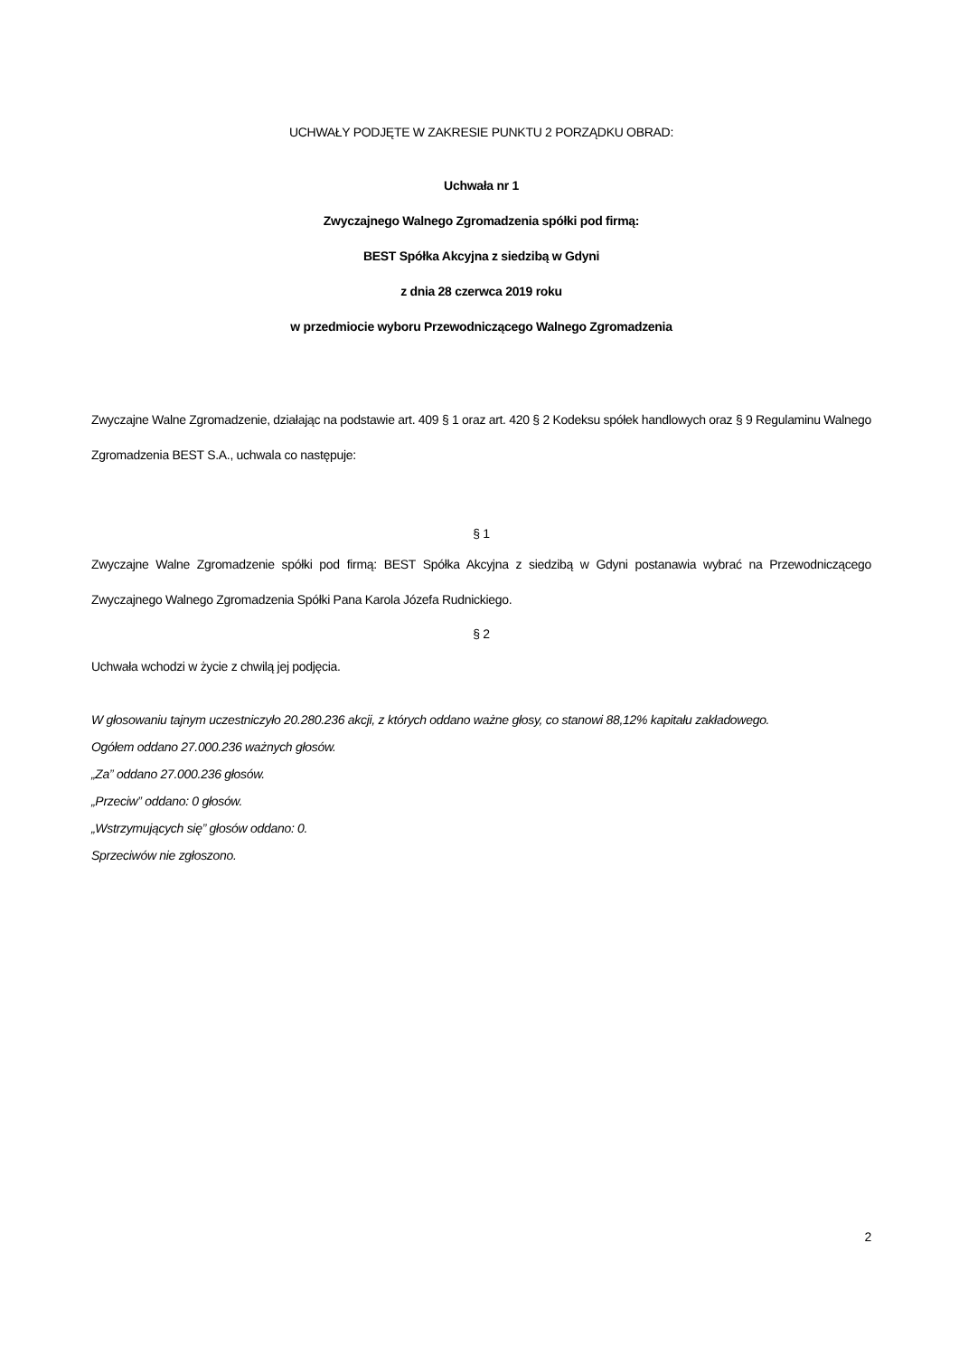UCHWAŁY PODJĘTE W ZAKRESIE PUNKTU 2 PORZĄDKU OBRAD:
Uchwała nr 1
Zwyczajnego Walnego Zgromadzenia spółki pod firmą:
BEST Spółka Akcyjna z siedzibą w Gdyni
z dnia 28 czerwca 2019 roku
w przedmiocie wyboru Przewodniczącego Walnego Zgromadzenia
Zwyczajne Walne Zgromadzenie, działając na podstawie art. 409 § 1 oraz art. 420 § 2 Kodeksu spółek handlowych oraz § 9 Regulaminu Walnego Zgromadzenia BEST S.A., uchwala co następuje:
§ 1
Zwyczajne Walne Zgromadzenie spółki pod firmą: BEST Spółka Akcyjna z siedzibą w Gdyni postanawia wybrać na Przewodniczącego Zwyczajnego Walnego Zgromadzenia Spółki Pana Karola Józefa Rudnickiego.
§ 2
Uchwała wchodzi w życie z chwilą jej podjęcia.
W głosowaniu tajnym uczestniczyło 20.280.236 akcji, z których oddano ważne głosy, co stanowi 88,12% kapitału zakładowego.
Ogółem oddano 27.000.236 ważnych głosów.
„Za” oddano 27.000.236 głosów.
„Przeciw” oddano: 0 głosów.
„Wstrzymujących się” głosów oddano: 0.
Sprzeciwów nie zgłoszono.
2